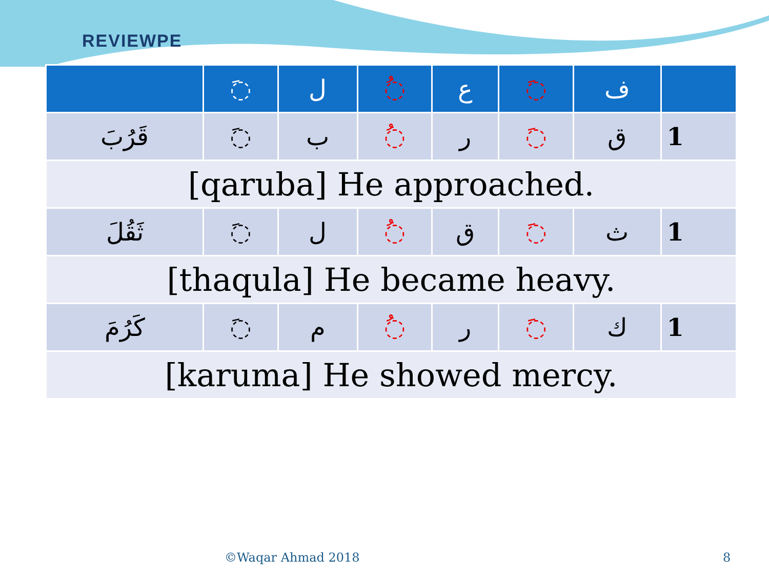REVIEWPE
| | َ◌ | ل | ُ◌ | ع | َ◌ | ف | |
| --- | --- | --- | --- | --- | --- | --- | --- |
| قَرُبَ | َ◌ | ب | ُ◌ | ر | َ◌ | ق | 1 |
| [qaruba] He approached. | | | | | | | |
| ثَقُلَ | َ◌ | ل | ُ◌ | ق | َ◌ | ث | 1 |
| [thaqula] He became heavy. | | | | | | | |
| كَرُمَ | َ◌ | م | ُ◌ | ر | َ◌ | ك | 1 |
| [karuma] He showed mercy. | | | | | | | |
©Waqar Ahmad 2018 8